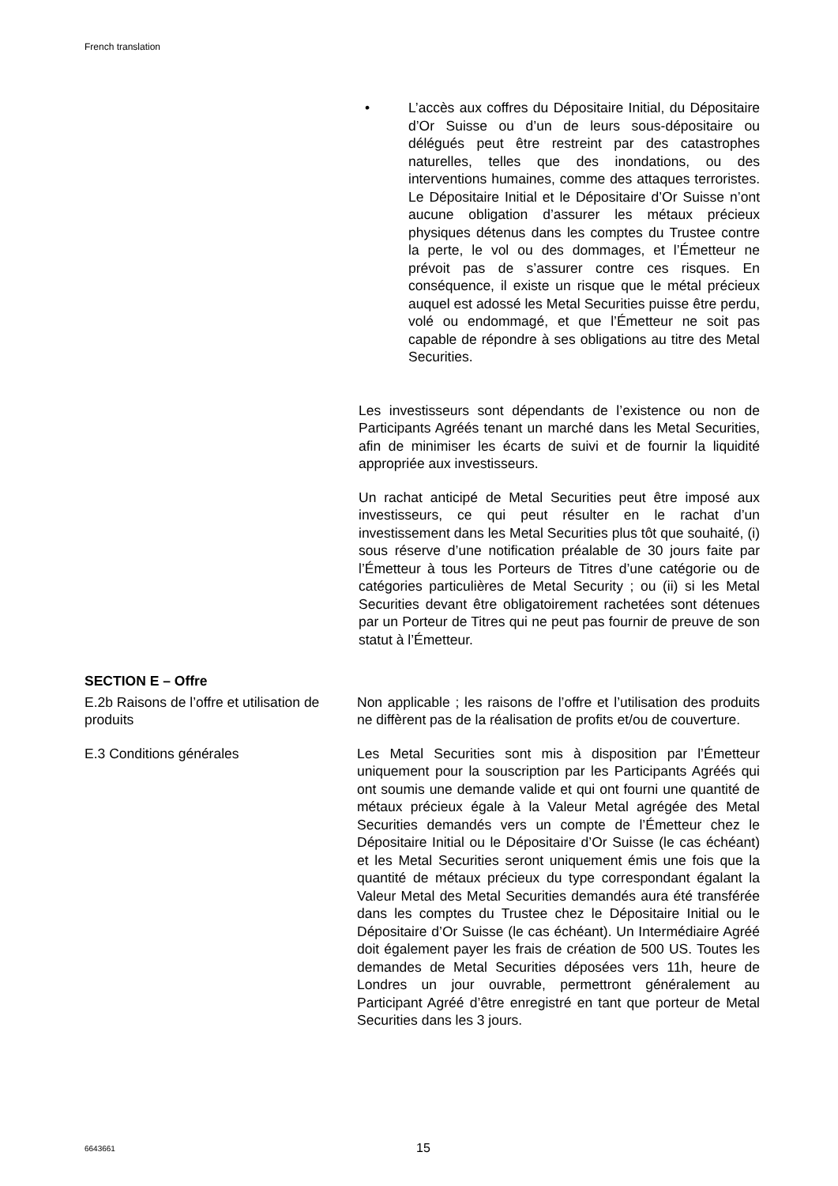French translation
• L’accès aux coffres du Dépositaire Initial, du Dépositaire d’Or Suisse ou d’un de leurs sous-dépositaire ou délégués peut être restreint par des catastrophes naturelles, telles que des inondations, ou des interventions humaines, comme des attaques terroristes. Le Dépositaire Initial et le Dépositaire d’Or Suisse n’ont aucune obligation d’assurer les métaux précieux physiques détenus dans les comptes du Trustee contre la perte, le vol ou des dommages, et l’Émetteur ne prévoit pas de s’assurer contre ces risques. En conséquence, il existe un risque que le métal précieux auquel est adossé les Metal Securities puisse être perdu, volé ou endommagé, et que l’Émetteur ne soit pas capable de répondre à ses obligations au titre des Metal Securities.
Les investisseurs sont dépendants de l’existence ou non de Participants Agréés tenant un marché dans les Metal Securities, afin de minimiser les écarts de suivi et de fournir la liquidité appropriée aux investisseurs.
Un rachat anticipé de Metal Securities peut être imposé aux investisseurs, ce qui peut résulter en le rachat d’un investissement dans les Metal Securities plus tôt que souhaité, (i) sous réserve d’une notification préalable de 30 jours faite par l’Émetteur à tous les Porteurs de Titres d’une catégorie ou de catégories particulières de Metal Security ; ou (ii) si les Metal Securities devant être obligatoirement rachetées sont détenues par un Porteur de Titres qui ne peut pas fournir de preuve de son statut à l’Émetteur.
SECTION E – Offre
E.2b Raisons de l’offre et utilisation de produits
Non applicable ; les raisons de l’offre et l’utilisation des produits ne diffèrent pas de la réalisation de profits et/ou de couverture.
E.3 Conditions générales Les Metal Securities sont mis à disposition par l’Émetteur uniquement pour la souscription par les Participants Agréés qui ont soumis une demande valide et qui ont fourni une quantité de métaux précieux égale à la Valeur Metal agrégée des Metal Securities demandés vers un compte de l’Émetteur chez le Dépositaire Initial ou le Dépositaire d’Or Suisse (le cas échéant) et les Metal Securities seront uniquement émis une fois que la quantité de métaux précieux du type correspondant égalant la Valeur Metal des Metal Securities demandés aura été transférée dans les comptes du Trustee chez le Dépositaire Initial ou le Dépositaire d’Or Suisse (le cas échéant). Un Intermédiaire Agréé doit également payer les frais de création de 500 US. Toutes les demandes de Metal Securities déposées vers 11h, heure de Londres un jour ouvrable, permettront généralement au Participant Agréé d’être enregistré en tant que porteur de Metal Securities dans les 3 jours.
6643661 15